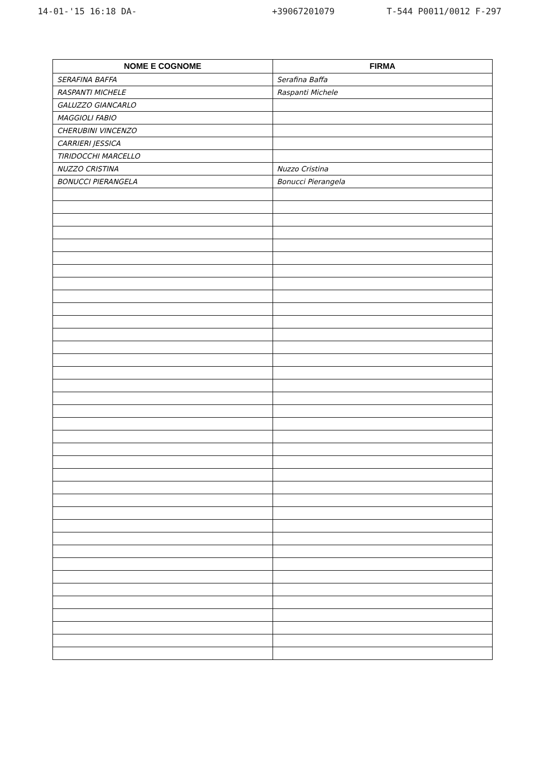14-01-'15 16:18 DA- +39067201079 T-544 P0011/0012 F-297
| NOME E COGNOME | FIRMA |
| --- | --- |
| SERAFINA BAFFA | Serafina Baffa |
| RASPANTI MICHELE | Raspanti Michele |
| GALUZZO GIANCARLO | |
| MAGGIOLI FABIO | |
| CHERUBINI VINCENZO | |
| CARRIERI JESSICA | |
| TIRIDOCCHI MARCELLO | |
| NUZZO CRISTINA | Nuzzo Cristina |
| BONUCCI PIERANGELA | Bonucci Pierangela |